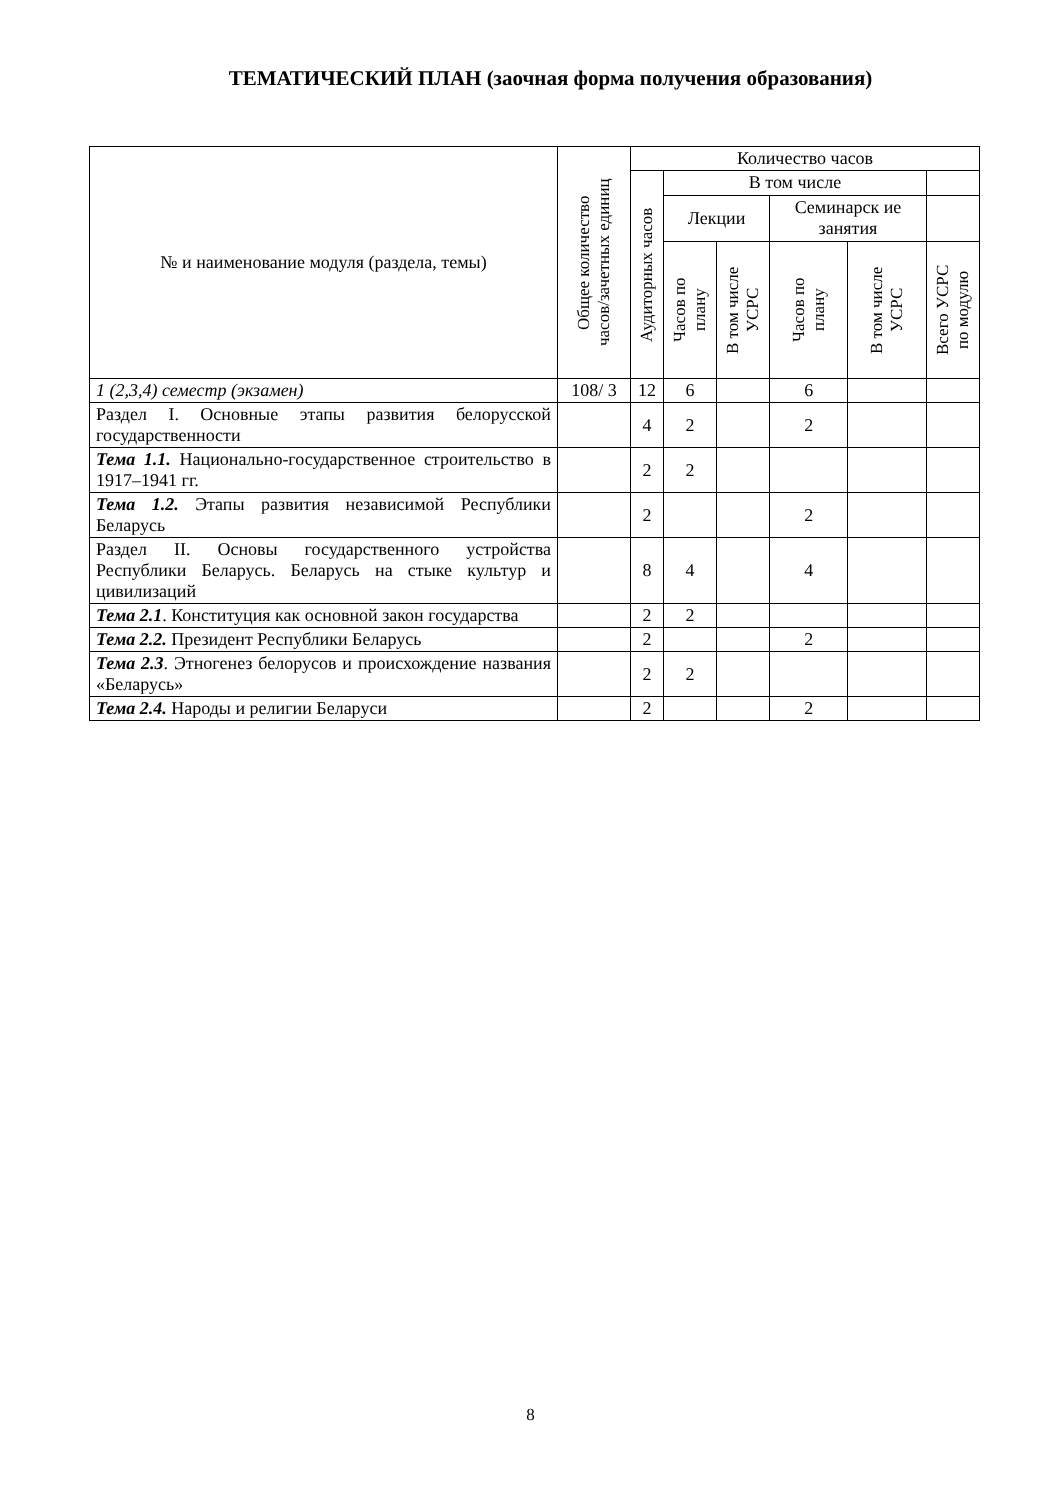ТЕМАТИЧЕСКИЙ ПЛАН (заочная форма получения образования)
| № и наименование модуля (раздела, темы) | Общее количество часов/зачетных единиц | Количество часов | | | | | |
| --- | --- | --- | --- | --- | --- | --- | --- |
| | | Аудиторных часов | В том числе | | | | |
| | | | Лекции | | Семинарск ие занятия | | |
| | | | Часов по плану | В том числе УСРС | Часов по плану | В том числе УСРС | Всего УСРС по модулю |
| 1 (2,3,4) семестр (экзамен) | 108/ 3 | 12 | 6 | | 6 | | |
| Раздел I. Основные этапы развития белорусской государственности | | 4 | 2 | | 2 | | |
| Тема 1.1. Национально-государственное строительство в 1917–1941 гг. | | 2 | 2 | | | | |
| Тема 1.2. Этапы развития независимой Республики Беларусь | | 2 | | | 2 | | |
| Раздел II. Основы государственного устройства Республики Беларусь. Беларусь на стыке культур и цивилизаций | | 8 | 4 | | 4 | | |
| Тема 2.1 . Конституция как основной закон государства | | 2 | 2 | | | | |
| Тема 2.2. Президент Республики Беларусь | | 2 | | | 2 | | |
| Тема 2.3 . Этногенез белорусов и происхождение названия «Беларусь» | | 2 | 2 | | | | |
| Тема 2.4. Народы и религии Беларуси | | 2 | | | 2 | | |
8